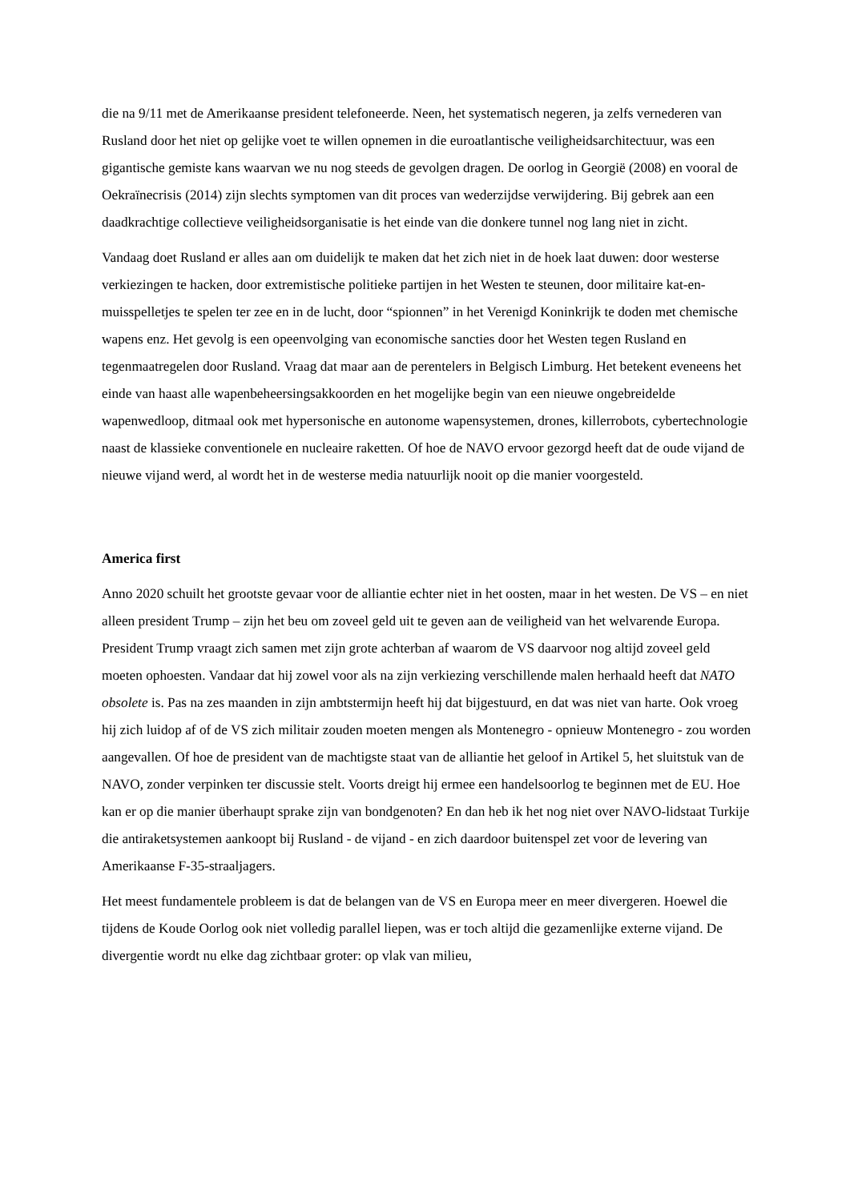die na 9/11 met de Amerikaanse president telefoneerde. Neen, het systematisch negeren, ja zelfs vernederen van Rusland door het niet op gelijke voet te willen opnemen in die euroatlantische veiligheidsarchitectuur, was een gigantische gemiste kans waarvan we nu nog steeds de gevolgen dragen. De oorlog in Georgië (2008) en vooral de Oekraïnecrisis (2014) zijn slechts symptomen van dit proces van wederzijdse verwijdering. Bij gebrek aan een daadkrachtige collectieve veiligheidsorganisatie is het einde van die donkere tunnel nog lang niet in zicht.
Vandaag doet Rusland er alles aan om duidelijk te maken dat het zich niet in de hoek laat duwen: door westerse verkiezingen te hacken, door extremistische politieke partijen in het Westen te steunen, door militaire kat-en- muisspelletjes te spelen ter zee en in de lucht, door “spionnen” in het Verenigd Koninkrijk te doden met chemische wapens enz. Het gevolg is een opeenvolging van economische sancties door het Westen tegen Rusland en tegenmaatregelen door Rusland. Vraag dat maar aan de perentelers in Belgisch Limburg. Het betekent eveneens het einde van haast alle wapenbeheersingsakkoorden en het mogelijke begin van een nieuwe ongebreidelde wapenwedloop, ditmaal ook met hypersonische en autonome wapensystemen, drones, killerrobots, cybertechnologie naast de klassieke conventionele en nucleaire raketten. Of hoe de NAVO ervoor gezorgd heeft dat de oude vijand de nieuwe vijand werd, al wordt het in de westerse media natuurlijk nooit op die manier voorgesteld.
America first
Anno 2020 schuilt het grootste gevaar voor de alliantie echter niet in het oosten, maar in het westen. De VS – en niet alleen president Trump – zijn het beu om zoveel geld uit te geven aan de veiligheid van het welvarende Europa. President Trump vraagt zich samen met zijn grote achterban af waarom de VS daarvoor nog altijd zoveel geld moeten ophoesten. Vandaar dat hij zowel voor als na zijn verkiezing verschillende malen herhaald heeft dat NATO obsolete is. Pas na zes maanden in zijn ambtstermijn heeft hij dat bijgestuurd, en dat was niet van harte. Ook vroeg hij zich luidop af of de VS zich militair zouden moeten mengen als Montenegro - opnieuw Montenegro - zou worden aangevallen. Of hoe de president van de machtigste staat van de alliantie het geloof in Artikel 5, het sluitstuk van de NAVO, zonder verpinken ter discussie stelt. Voorts dreigt hij ermee een handelsoorlog te beginnen met de EU. Hoe kan er op die manier überhaupt sprake zijn van bondgenoten? En dan heb ik het nog niet over NAVO-lidstaat Turkije die antiraketsystemen aankoopt bij Rusland - de vijand - en zich daardoor buitenspel zet voor de levering van Amerikaanse F-35-straaljagers.
Het meest fundamentele probleem is dat de belangen van de VS en Europa meer en meer divergeren. Hoewel die tijdens de Koude Oorlog ook niet volledig parallel liepen, was er toch altijd die gezamenlijke externe vijand. De divergentie wordt nu elke dag zichtbaar groter: op vlak van milieu,